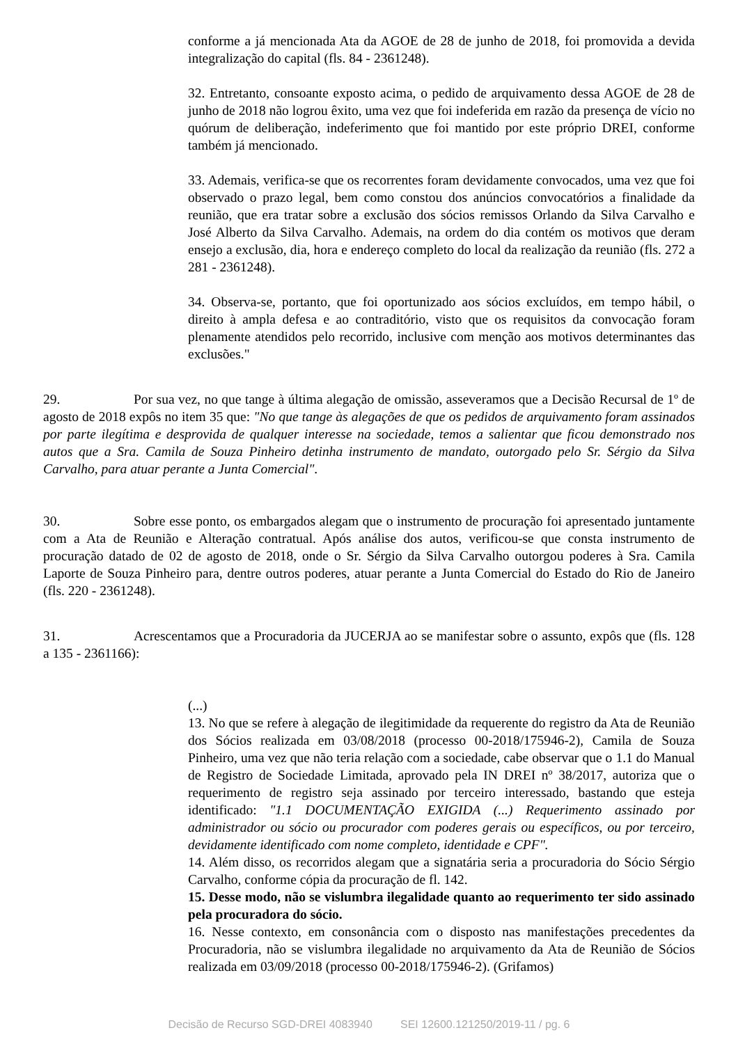conforme a já mencionada Ata da AGOE de 28 de junho de 2018, foi promovida a devida integralização do capital (fls. 84 - 2361248).
32. Entretanto, consoante exposto acima, o pedido de arquivamento dessa AGOE de 28 de junho de 2018 não logrou êxito, uma vez que foi indeferida em razão da presença de vício no quórum de deliberação, indeferimento que foi mantido por este próprio DREI, conforme também já mencionado.
33. Ademais, verifica-se que os recorrentes foram devidamente convocados, uma vez que foi observado o prazo legal, bem como constou dos anúncios convocatórios a finalidade da reunião, que era tratar sobre a exclusão dos sócios remissos Orlando da Silva Carvalho e José Alberto da Silva Carvalho. Ademais, na ordem do dia contém os motivos que deram ensejo a exclusão, dia, hora e endereço completo do local da realização da reunião (fls. 272 a 281 - 2361248).
34. Observa-se, portanto, que foi oportunizado aos sócios excluídos, em tempo hábil, o direito à ampla defesa e ao contraditório, visto que os requisitos da convocação foram plenamente atendidos pelo recorrido, inclusive com menção aos motivos determinantes das exclusões."
29. Por sua vez, no que tange à última alegação de omissão, asseveramos que a Decisão Recursal de 1º de agosto de 2018 expôs no item 35 que: "No que tange às alegações de que os pedidos de arquivamento foram assinados por parte ilegítima e desprovida de qualquer interesse na sociedade, temos a salientar que ficou demonstrado nos autos que a Sra. Camila de Souza Pinheiro detinha instrumento de mandato, outorgado pelo Sr. Sérgio da Silva Carvalho, para atuar perante a Junta Comercial".
30. Sobre esse ponto, os embargados alegam que o instrumento de procuração foi apresentado juntamente com a Ata de Reunião e Alteração contratual. Após análise dos autos, verificou-se que consta instrumento de procuração datado de 02 de agosto de 2018, onde o Sr. Sérgio da Silva Carvalho outorgou poderes à Sra. Camila Laporte de Souza Pinheiro para, dentre outros poderes, atuar perante a Junta Comercial do Estado do Rio de Janeiro (fls. 220 - 2361248).
31. Acrescentamos que a Procuradoria da JUCERJA ao se manifestar sobre o assunto, expôs que (fls. 128 a 135 - 2361166):
(...)
13. No que se refere à alegação de ilegitimidade da requerente do registro da Ata de Reunião dos Sócios realizada em 03/08/2018 (processo 00-2018/175946-2), Camila de Souza Pinheiro, uma vez que não teria relação com a sociedade, cabe observar que o 1.1 do Manual de Registro de Sociedade Limitada, aprovado pela IN DREI nº 38/2017, autoriza que o requerimento de registro seja assinado por terceiro interessado, bastando que esteja identificado: "1.1 DOCUMENTAÇÃO EXIGIDA (...) Requerimento assinado por administrador ou sócio ou procurador com poderes gerais ou específicos, ou por terceiro, devidamente identificado com nome completo, identidade e CPF".
14. Além disso, os recorridos alegam que a signatária seria a procuradoria do Sócio Sérgio Carvalho, conforme cópia da procuração de fl. 142.
15. Desse modo, não se vislumbra ilegalidade quanto ao requerimento ter sido assinado pela procuradora do sócio.
16. Nesse contexto, em consonância com o disposto nas manifestações precedentes da Procuradoria, não se vislumbra ilegalidade no arquivamento da Ata de Reunião de Sócios realizada em 03/09/2018 (processo 00-2018/175946-2). (Grifamos)
Decisão de Recurso SGD-DREI 4083940 SEI 12600.121250/2019-11 / pg. 6